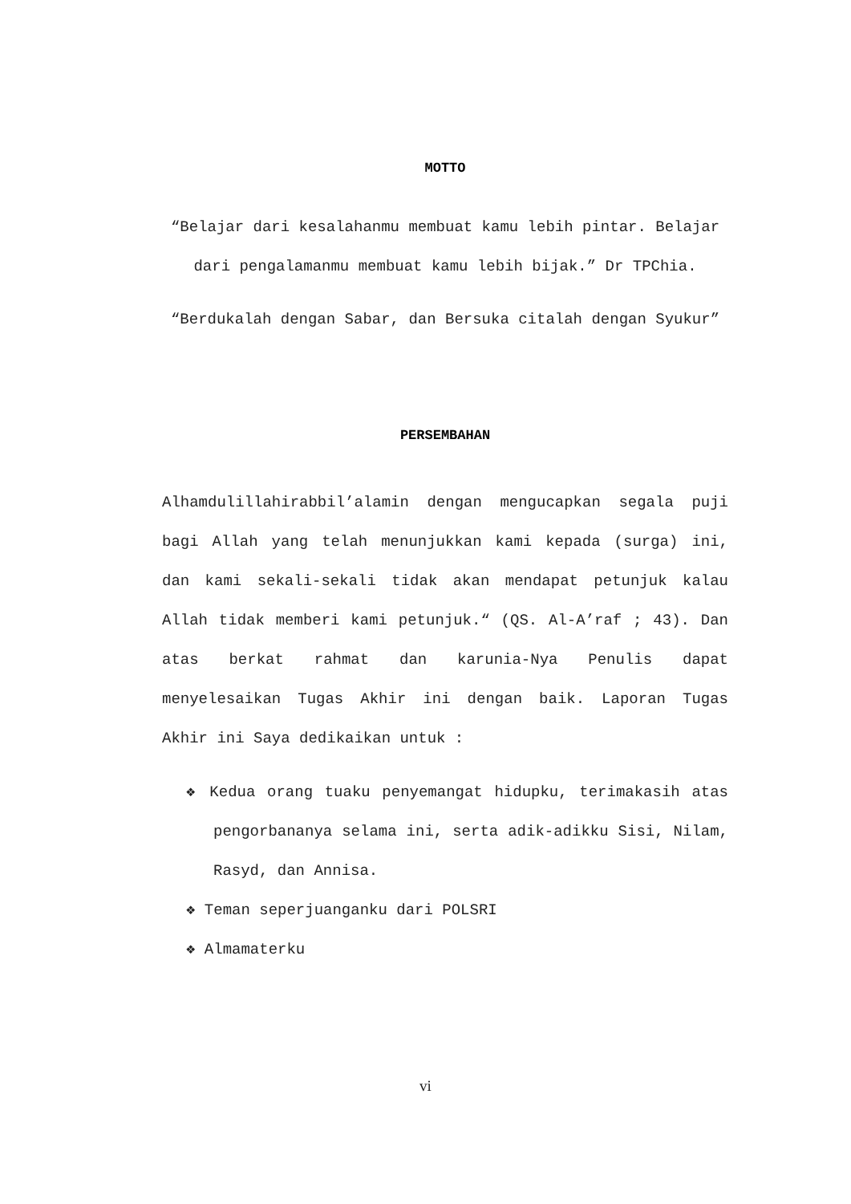MOTTO
“Belajar dari kesalahanmu membuat kamu lebih pintar. Belajar dari pengalamanmu membuat kamu lebih bijak.” Dr TPChia.
“Berdukalah dengan Sabar, dan Bersuka citalah dengan Syukur”
PERSEMBAHAN
Alhamdulillahirabbil’alamin dengan mengucapkan segala puji bagi Allah yang telah menunjukkan kami kepada (surga) ini, dan kami sekali-sekali tidak akan mendapat petunjuk kalau Allah tidak memberi kami petunjuk.“ (QS. Al-A’raf ; 43). Dan atas berkat rahmat dan karunia-Nya Penulis dapat menyelesaikan Tugas Akhir ini dengan baik. Laporan Tugas Akhir ini Saya dedikaikan untuk :
❖ Kedua orang tuaku penyemangat hidupku, terimakasih atas pengorbananya selama ini, serta adik-adikku Sisi, Nilam, Rasyd, dan Annisa.
❖ Teman seperjuanganku dari POLSRI
❖ Almamaterku
vi